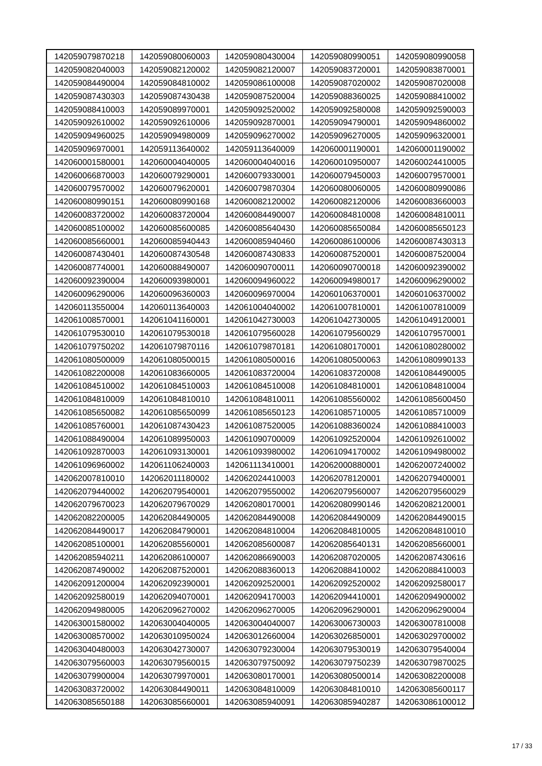| 142059079870218 | 142059080060003 | 142059080430004 | 142059080990051 | 142059080990058 |
| 142059082040003 | 142059082120002 | 142059082120007 | 142059083720001 | 142059083870001 |
| 142059084490004 | 142059084810002 | 142059086100008 | 142059087020002 | 142059087020008 |
| 142059087430303 | 142059087430438 | 142059087520004 | 142059088360025 | 142059088410002 |
| 142059088410003 | 142059089970001 | 142059092520002 | 142059092580008 | 142059092590003 |
| 142059092610002 | 142059092610006 | 142059092870001 | 142059094790001 | 142059094860002 |
| 142059094960025 | 142059094980009 | 142059096270002 | 142059096270005 | 142059096320001 |
| 142059096970001 | 142059113640002 | 142059113640009 | 142060001190001 | 142060001190002 |
| 142060001580001 | 142060004040005 | 142060004040016 | 142060010950007 | 142060024410005 |
| 142060066870003 | 142060079290001 | 142060079330001 | 142060079450003 | 142060079570001 |
| 142060079570002 | 142060079620001 | 142060079870304 | 142060080060005 | 142060080990086 |
| 142060080990151 | 142060080990168 | 142060082120002 | 142060082120006 | 142060083660003 |
| 142060083720002 | 142060083720004 | 142060084490007 | 142060084810008 | 142060084810011 |
| 142060085100002 | 142060085600085 | 142060085640430 | 142060085650084 | 142060085650123 |
| 142060085660001 | 142060085940443 | 142060085940460 | 142060086100006 | 142060087430313 |
| 142060087430401 | 142060087430548 | 142060087430833 | 142060087520001 | 142060087520004 |
| 142060087740001 | 142060088490007 | 142060090700011 | 142060090700018 | 142060092390002 |
| 142060092390004 | 142060093980001 | 142060094960022 | 142060094980017 | 142060096290002 |
| 142060096290006 | 142060096360003 | 142060096970004 | 142060106370001 | 142060106370002 |
| 142060113550004 | 142060113640003 | 142061004040002 | 142061007810001 | 142061007810009 |
| 142061008570001 | 142061041160001 | 142061042730003 | 142061042730005 | 142061049120001 |
| 142061079530010 | 142061079530018 | 142061079560028 | 142061079560029 | 142061079570001 |
| 142061079750202 | 142061079870116 | 142061079870181 | 142061080170001 | 142061080280002 |
| 142061080500009 | 142061080500015 | 142061080500016 | 142061080500063 | 142061080990133 |
| 142061082200008 | 142061083660005 | 142061083720004 | 142061083720008 | 142061084490005 |
| 142061084510002 | 142061084510003 | 142061084510008 | 142061084810001 | 142061084810004 |
| 142061084810009 | 142061084810010 | 142061084810011 | 142061085560002 | 142061085600450 |
| 142061085650082 | 142061085650099 | 142061085650123 | 142061085710005 | 142061085710009 |
| 142061085760001 | 142061087430423 | 142061087520005 | 142061088360024 | 142061088410003 |
| 142061088490004 | 142061089950003 | 142061090700009 | 142061092520004 | 142061092610002 |
| 142061092870003 | 142061093130001 | 142061093980002 | 142061094170002 | 142061094980002 |
| 142061096960002 | 142061106240003 | 142061113410001 | 142062000880001 | 142062007240002 |
| 142062007810010 | 142062011180002 | 142062024410003 | 142062078120001 | 142062079400001 |
| 142062079440002 | 142062079540001 | 142062079550002 | 142062079560007 | 142062079560029 |
| 142062079670023 | 142062079670029 | 142062080170001 | 142062080990146 | 142062082120001 |
| 142062082200005 | 142062084490005 | 142062084490008 | 142062084490009 | 142062084490015 |
| 142062084490017 | 142062084790001 | 142062084810004 | 142062084810005 | 142062084810010 |
| 142062085100001 | 142062085560001 | 142062085600087 | 142062085640131 | 142062085660001 |
| 142062085940211 | 142062086100007 | 142062086690003 | 142062087020005 | 142062087430616 |
| 142062087490002 | 142062087520001 | 142062088360013 | 142062088410002 | 142062088410003 |
| 142062091200004 | 142062092390001 | 142062092520001 | 142062092520002 | 142062092580017 |
| 142062092580019 | 142062094070001 | 142062094170003 | 142062094410001 | 142062094900002 |
| 142062094980005 | 142062096270002 | 142062096270005 | 142062096290001 | 142062096290004 |
| 142063001580002 | 142063004040005 | 142063004040007 | 142063006730003 | 142063007810008 |
| 142063008570002 | 142063010950024 | 142063012660004 | 142063026850001 | 142063029700002 |
| 142063040480003 | 142063042730007 | 142063079230004 | 142063079530019 | 142063079540004 |
| 142063079560003 | 142063079560015 | 142063079750092 | 142063079750239 | 142063079870025 |
| 142063079900004 | 142063079970001 | 142063080170001 | 142063080500014 | 142063082200008 |
| 142063083720002 | 142063084490011 | 142063084810009 | 142063084810010 | 142063085600117 |
| 142063085650188 | 142063085660001 | 142063085940091 | 142063085940287 | 142063086100012 |
17 / 33